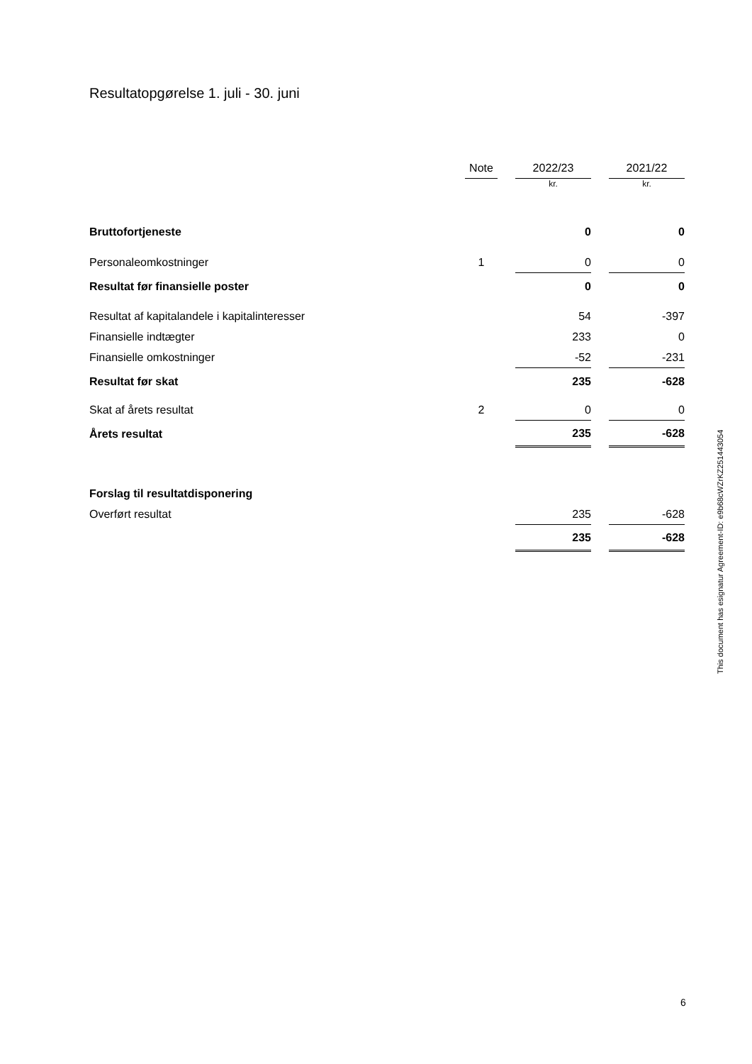Resultatopgørelse 1. juli - 30. juni
| | Note | | 2022/23 | | 2021/22 |
| --- | --- | --- | --- | --- | --- |
| | | | kr. | | kr. |
| Bruttofortjeneste | | | 0 | | 0 |
| Personaleomkostninger | 1 | | 0 | | 0 |
| Resultat før finansielle poster | | | 0 | | 0 |
| Resultat af kapitalandele i kapitalinteresser | | | 54 | | -397 |
| Finansielle indtægter | | | 233 | | 0 |
| Finansielle omkostninger | | | -52 | | -231 |
| Resultat før skat | | | 235 | | -628 |
| Skat af årets resultat | 2 | | 0 | | 0 |
| Årets resultat | | | 235 | | -628 |
| Forslag til resultatdisponering | | | | | |
| Overført resultat | | | 235 | | -628 |
| | | | 235 | | -628 |
This document has esignatur Agreement-ID: e9b68cWZrKZ251443054
6